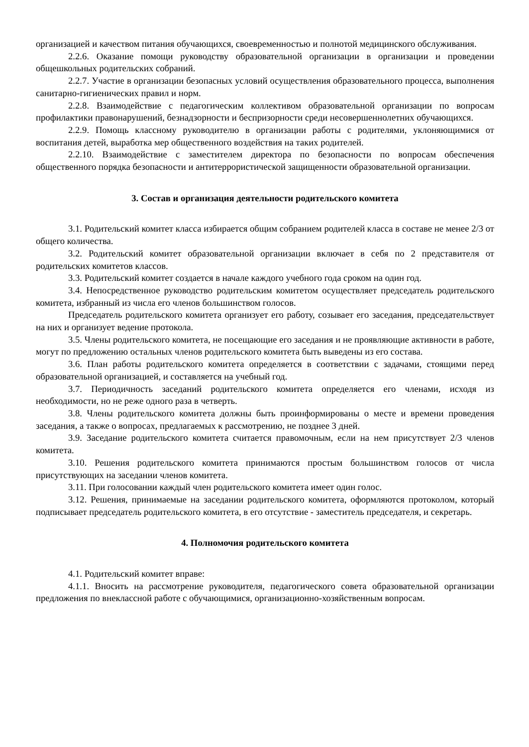организацией и качеством питания обучающихся, своевременностью и полнотой медицинского обслуживания.
2.2.6. Оказание помощи руководству образовательной организации в организации и проведении общешкольных родительских собраний.
2.2.7. Участие в организации безопасных условий осуществления образовательного процесса, выполнения санитарно-гигиенических правил и норм.
2.2.8. Взаимодействие с педагогическим коллективом образовательной организации по вопросам профилактики правонарушений, безнадзорности и беспризорности среди несовершеннолетних обучающихся.
2.2.9. Помощь классному руководителю в организации работы с родителями, уклоняющимися от воспитания детей, выработка мер общественного воздействия на таких родителей.
2.2.10. Взаимодействие с заместителем директора по безопасности по вопросам обеспечения общественного порядка безопасности и антитеррористической защищенности образовательной организации.
3. Состав и организация деятельности родительского комитета
3.1. Родительский комитет класса избирается общим собранием родителей класса в составе не менее 2/3 от общего количества.
3.2. Родительский комитет образовательной организации включает в себя по 2 представителя от родительских комитетов классов.
3.3. Родительский комитет создается в начале каждого учебного года сроком на один год.
3.4. Непосредственное руководство родительским комитетом осуществляет председатель родительского комитета, избранный из числа его членов большинством голосов.
Председатель родительского комитета организует его работу, созывает его заседания, председательствует на них и организует ведение протокола.
3.5. Члены родительского комитета, не посещающие его заседания и не проявляющие активности в работе, могут по предложению остальных членов родительского комитета быть выведены из его состава.
3.6. План работы родительского комитета определяется в соответствии с задачами, стоящими перед образовательной организацией, и составляется на учебный год.
3.7. Периодичность заседаний родительского комитета определяется его членами, исходя из необходимости, но не реже одного раза в четверть.
3.8. Члены родительского комитета должны быть проинформированы о месте и времени проведения заседания, а также о вопросах, предлагаемых к рассмотрению, не позднее 3 дней.
3.9. Заседание родительского комитета считается правомочным, если на нем присутствует 2/3 членов комитета.
3.10. Решения родительского комитета принимаются простым большинством голосов от числа присутствующих на заседании членов комитета.
3.11. При голосовании каждый член родительского комитета имеет один голос.
3.12. Решения, принимаемые на заседании родительского комитета, оформляются протоколом, который подписывает председатель родительского комитета, в его отсутствие - заместитель председателя, и секретарь.
4. Полномочия родительского комитета
4.1. Родительский комитет вправе:
4.1.1. Вносить на рассмотрение руководителя, педагогического совета образовательной организации предложения по внеклассной работе с обучающимися, организационно-хозяйственным вопросам.